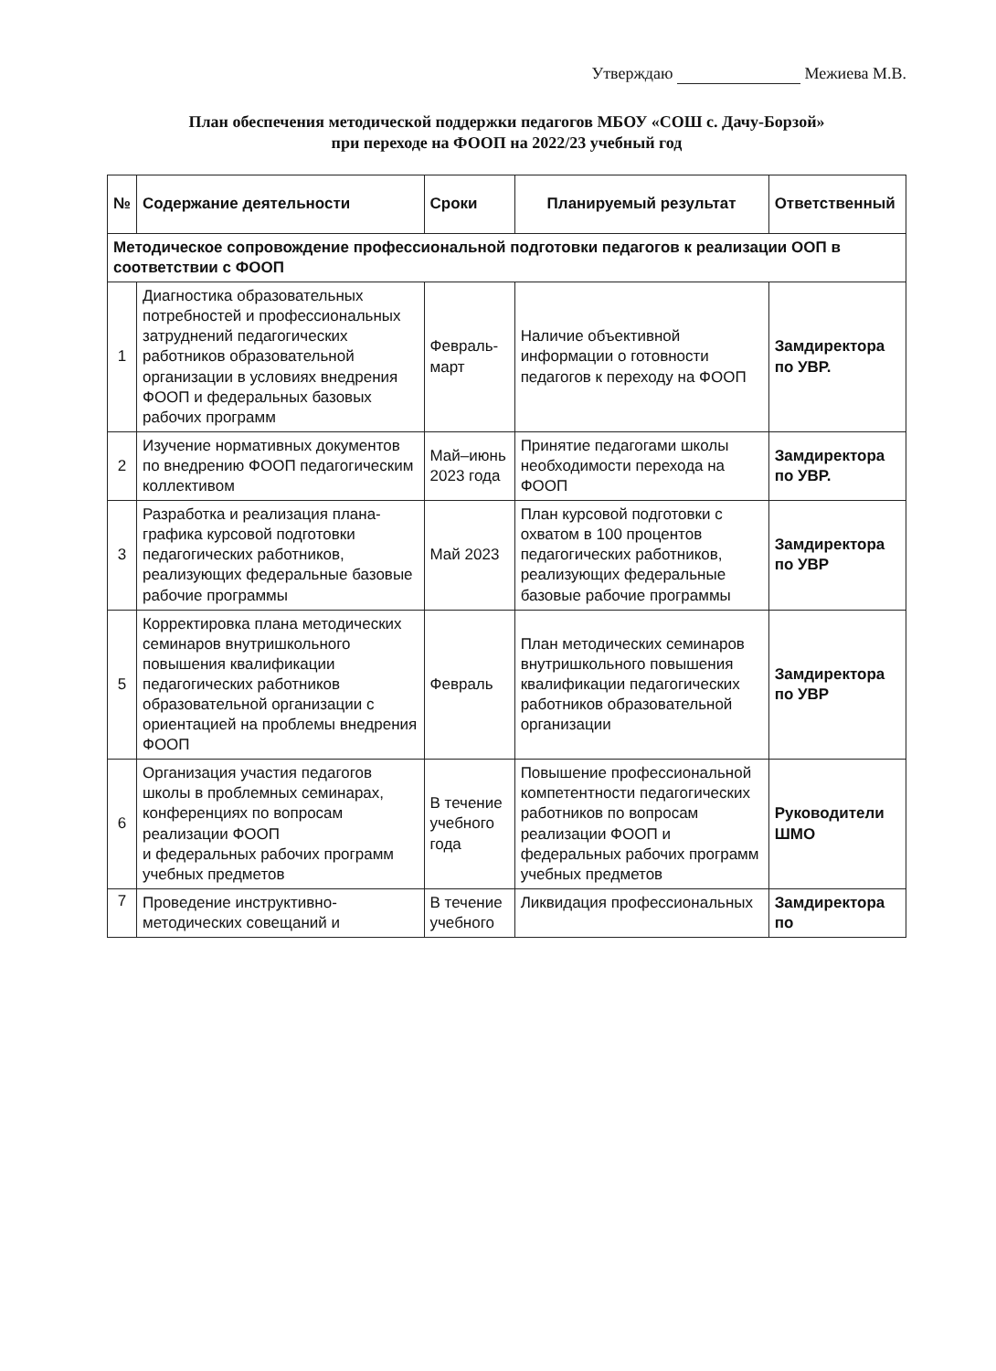Утверждаю Межиева М.В.
План обеспечения методической поддержки педагогов МБОУ «СОШ с. Дачу-Борзой»
при переходе на ФООП на 2022/23 учебный год
| № | Содержание деятельности | Сроки | Планируемый результат | Ответственный |
| --- | --- | --- | --- | --- |
| Методическое сопровождение профессиональной подготовки педагогов к реализации ООП в соответствии с ФООП | | | | |
| 1 | Диагностика образовательных потребностей и профессиональных затруднений педагогических работников образовательной организации в условиях внедрения ФООП и федеральных базовых рабочих программ | Февраль-март | Наличие объективной информации о готовности педагогов к переходу на ФООП | Замдиректора по УВР. |
| 2 | Изучение нормативных документов по внедрению ФООП педагогическим коллективом | Май–июнь 2023 года | Принятие педагогами школы необходимости перехода на ФООП | Замдиректора по УВР. |
| 3 | Разработка и реализация плана-графика курсовой подготовки педагогических работников, реализующих федеральные базовые рабочие программы | Май 2023 | План курсовой подготовки с охватом в 100 процентов педагогических работников, реализующих федеральные базовые рабочие программы | Замдиректора по УВР |
| 5 | Корректировка плана методических семинаров внутришкольного повышения квалификации педагогических работников образовательной организации с ориентацией на проблемы внедрения ФООП | Февраль | План методических семинаров внутришкольного повышения квалификации педагогических работников образовательной организации | Замдиректора по УВР |
| 6 | Организация участия педагогов школы в проблемных семинарах, конференциях по вопросам реализации ФООП и федеральных рабочих программ учебных предметов | В течение учебного года | Повышение профессиональной компетентности педагогических работников по вопросам реализации ФООП и федеральных рабочих программ учебных предметов | Руководители ШМО |
| 7 | Проведение инструктивно-методических совещаний и | В течение учебного | Ликвидация профессиональных | Замдиректора по |